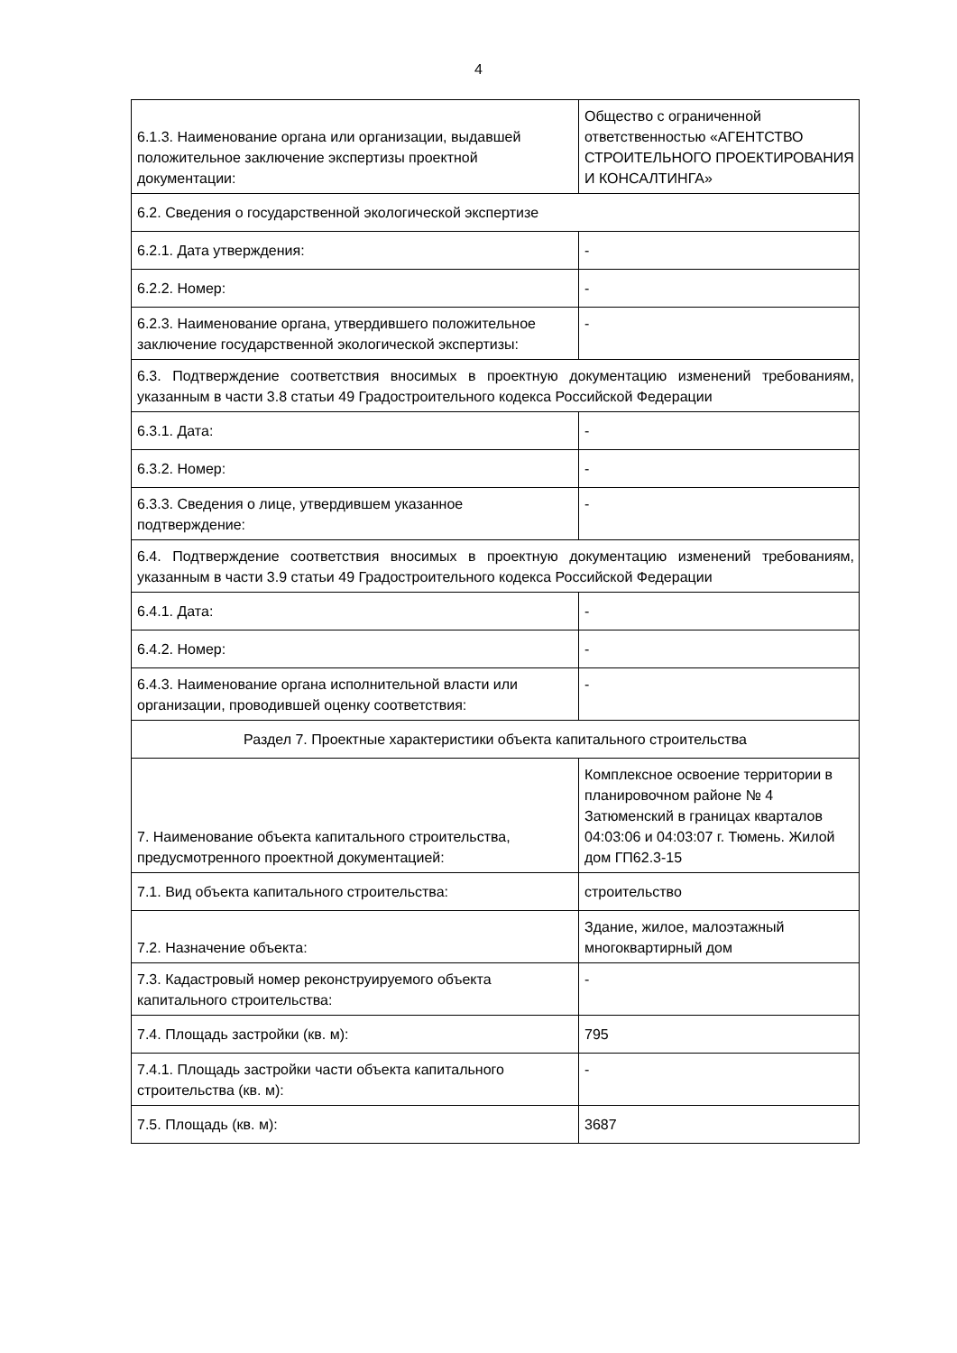4
| 6.1.3. Наименование органа или организации, выдавшей положительное заключение экспертизы проектной документации: | Общество с ограниченной ответственностью «АГЕНТСТВО СТРОИТЕЛЬНОГО ПРОЕКТИРОВАНИЯ И КОНСАЛТИНГА» |
| 6.2. Сведения о государственной экологической экспертизе | |
| 6.2.1. Дата утверждения: | - |
| 6.2.2. Номер: | - |
| 6.2.3. Наименование органа, утвердившего положительное заключение государственной экологической экспертизы: | - |
| 6.3. Подтверждение соответствия вносимых в проектную документацию изменений требованиям, указанным в части 3.8 статьи 49 Градостроительного кодекса Российской Федерации | |
| 6.3.1. Дата: | - |
| 6.3.2. Номер: | - |
| 6.3.3. Сведения о лице, утвердившем указанное подтверждение: | - |
| 6.4. Подтверждение соответствия вносимых в проектную документацию изменений требованиям, указанным в части 3.9 статьи 49 Градостроительного кодекса Российской Федерации | |
| 6.4.1. Дата: | - |
| 6.4.2. Номер: | - |
| 6.4.3. Наименование органа исполнительной власти или организации, проводившей оценку соответствия: | - |
| Раздел 7. Проектные характеристики объекта капитального строительства | |
| 7. Наименование объекта капитального строительства, предусмотренного проектной документацией: | Комплексное освоение территории в планировочном районе № 4 Затюменский в границах кварталов 04:03:06 и 04:03:07 г. Тюмень. Жилой дом ГП62.3-15 |
| 7.1. Вид объекта капитального строительства: | строительство |
| 7.2. Назначение объекта: | Здание, жилое, малоэтажный многоквартирный дом |
| 7.3. Кадастровый номер реконструируемого объекта капитального строительства: | - |
| 7.4. Площадь застройки (кв. м): | 795 |
| 7.4.1. Площадь застройки части объекта капитального строительства (кв. м): | - |
| 7.5. Площадь (кв. м): | 3687 |